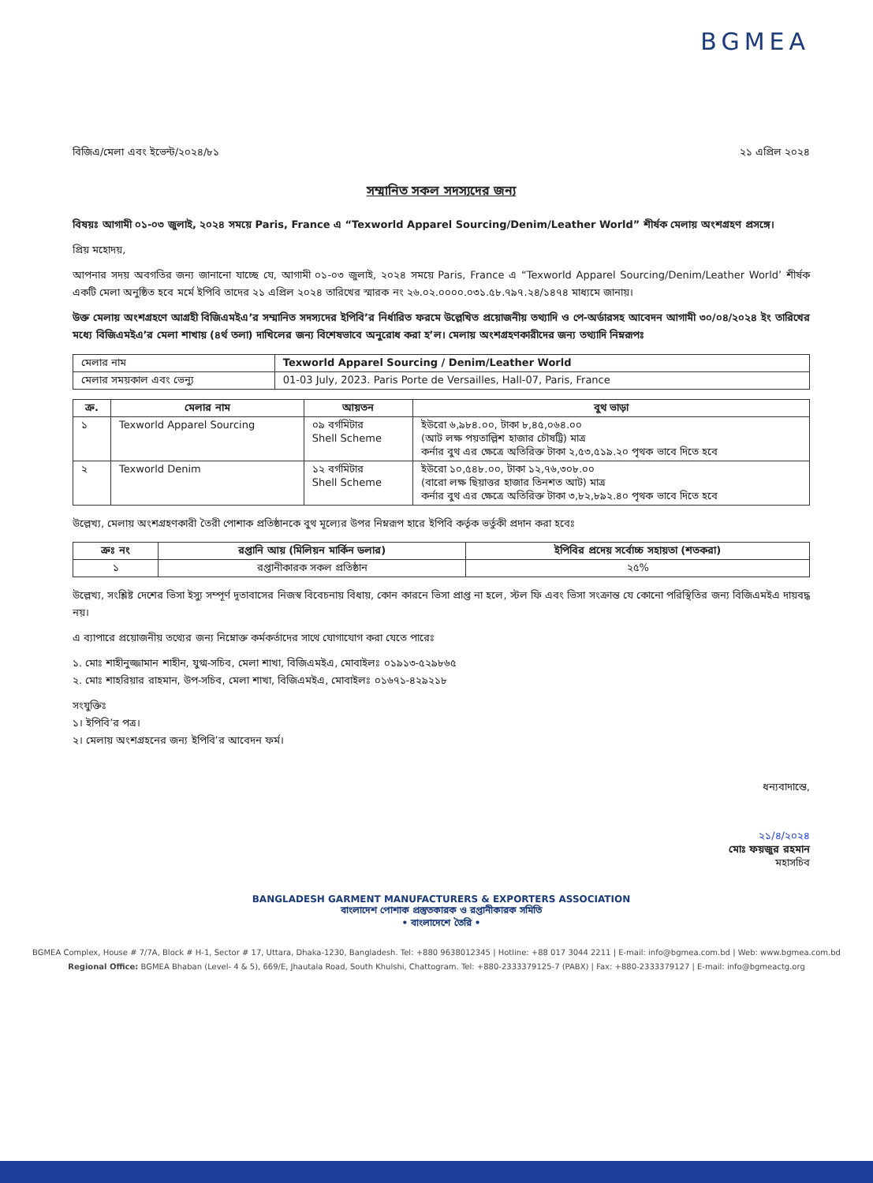BGMEA
বিজিএ/মেলা এবং ইভেন্ট/২০২৪/৮১ ২১ এপ্রিল ২০২৪
সম্মানিত সকল সদস্যদের জন্য
বিষয়ঃ আগামী ০১-০৩ জুলাই, ২০২৪ সময়ে Paris, France এ “Texworld Apparel Sourcing/Denim/Leather World” শীর্ষক মেলায় অংশগ্রহণ প্রসঙ্গে।
প্রিয় মহোদয়,
আপনার সদয় অবগতির জন্য জানানো যাচ্ছে যে, আগামী ০১-০৩ জুলাই, ২০২৪ সময়ে Paris, France এ “Texworld Apparel Sourcing/Denim/Leather World’ শীর্ষক একটি মেলা অনুষ্ঠিত হবে মর্মে ইপিবি তাদের ২১ এপ্রিল ২০২৪ তারিখের স্মারক নং ২৬.০২.০০০০.০৩১.৫৮.৭৯৭.২৪/১৪৭৪ মাধ্যমে জানায়।
উক্ত মেলায় অংশগ্রহণে আগ্রহী বিজিএমইএ’র সম্মানিত সদস্যদের ইপিবি’র নির্ধারিত ফরমে উল্লেখিত প্রয়োজনীয় তথ্যাদি ও পে-অর্ডারসহ আবেদন আগামী ৩০/০৪/২০২৪ ইং তারিখের মধ্যে বিজিএমইএ’র মেলা শাখায় (৪র্থ তলা) দাখিলের জন্য বিশেষভাবে অনুরোধ করা হ’ল। মেলায় অংশগ্রহণকারীদের জন্য তথ্যাদি নিম্নরূপঃ
| মেলার নাম | Texworld Apparel Sourcing / Denim/Leather World |
| মেলার সময়কাল এবং ভেন্যু | 01-03 July, 2023. Paris Porte de Versailles, Hall-07, Paris, France |
| ক্র. | মেলার নাম | আয়তন | বুথ ভাড়া |
| --- | --- | --- | --- |
| ১ | Texworld Apparel Sourcing | ০৯ বর্গমিটার Shell Scheme | ইউরো ৬,৯৮৪.০০, টাকা ৮,৪৫,০৬৪.০০ (আট লক্ষ পয়তাল্লিশ হাজার চৌষট্টি) মাত্র কর্নার বুথ এর ক্ষেত্রে অতিরিক্ত টাকা ২,৫৩,৫১৯.২০ পৃথক ভাবে দিতে হবে |
| ২ | Texworld Denim | ১২ বর্গমিটার Shell Scheme | ইউরো ১০,৫৪৮.০০, টাকা ১২,৭৬,৩০৮.০০ (বারো লক্ষ ছিয়াত্তর হাজার তিনশত আট) মাত্র কর্নার বুথ এর ক্ষেত্রে অতিরিক্ত টাকা ৩,৮২,৮৯২.৪০ পৃথক ভাবে দিতে হবে |
উল্লেখ্য, মেলায় অংশগ্রহণকারী তৈরী পোশাক প্রতিষ্ঠানকে বুথ মূল্যের উপর নিম্নরূপ হারে ইপিবি কর্তৃক ভর্তুকী প্রদান করা হবেঃ
| ক্রঃ নং | রপ্তানি আয় (মিলিয়ন মার্কিন ডলার) | ইপিবির প্রদেয় সর্বোচ্চ সহায়তা (শতকরা) |
| --- | --- | --- |
| ১ | রপ্তানীকারক সকল প্রতিষ্ঠান | ২৫% |
উল্লেখ্য, সংশ্লিষ্ট দেশের ভিসা ইস্যু সম্পূর্ণ দূতাবাসের নিজস্ব বিবেচনায় বিধায়, কোন কারনে ভিসা প্রাপ্ত না হলে, স্টল ফি এবং ভিসা সংক্রান্ত যে কোনো পরিস্থিতির জন্য বিজিএমইএ দায়বদ্ধ নয়।
এ ব্যাপারে প্রয়োজনীয় তথ্যের জন্য নিম্নোক্ত কর্মকর্তাদের সাথে যোগাযোগ করা যেতে পারেঃ
১. মোঃ শাহীনুজ্জামান শাহীন, যুগ্ম-সচিব, মেলা শাখা, বিজিএমইএ, মোবাইলঃ ০১৯১৩-৫২৯৮৬৫
২. মোঃ শাহরিয়ার রাহমান, উপ-সচিব, মেলা শাখা, বিজিএমইএ, মোবাইলঃ ০১৬৭১-৪২৯২১৮
সংযুক্তিঃ
১। ইপিবি’র পত্র।
২। মেলায় অংশগ্রহনের জন্য ইপিবি’র আবেদন ফর্ম।
ধন্যবাদান্তে,
২১/৪/২০২৪
মোঃ ফয়জুর রহমান
মহাসচিব
BANGLADESH GARMENT MANUFACTURERS & EXPORTERS ASSOCIATION
বাংলাদেশ পোশাক প্রস্তুতকারক ও রপ্তানীকারক সমিতি
• বাংলাদেশে তৈরি •
BGMEA Complex, House # 7/7A, Block # H-1, Sector # 17, Uttara, Dhaka-1230, Bangladesh. Tel: +880 9638012345 | Hotline: +88 017 3044 2211 | E-mail: info@bgmea.com.bd | Web: www.bgmea.com.bd
Regional Office: BGMEA Bhaban (Level- 4 & 5), 669/E, Jhautala Road, South Khulshi, Chattogram. Tel: +880-2333379125-7 (PABX) | Fax: +880-2333379127 | E-mail: info@bgmeactg.org